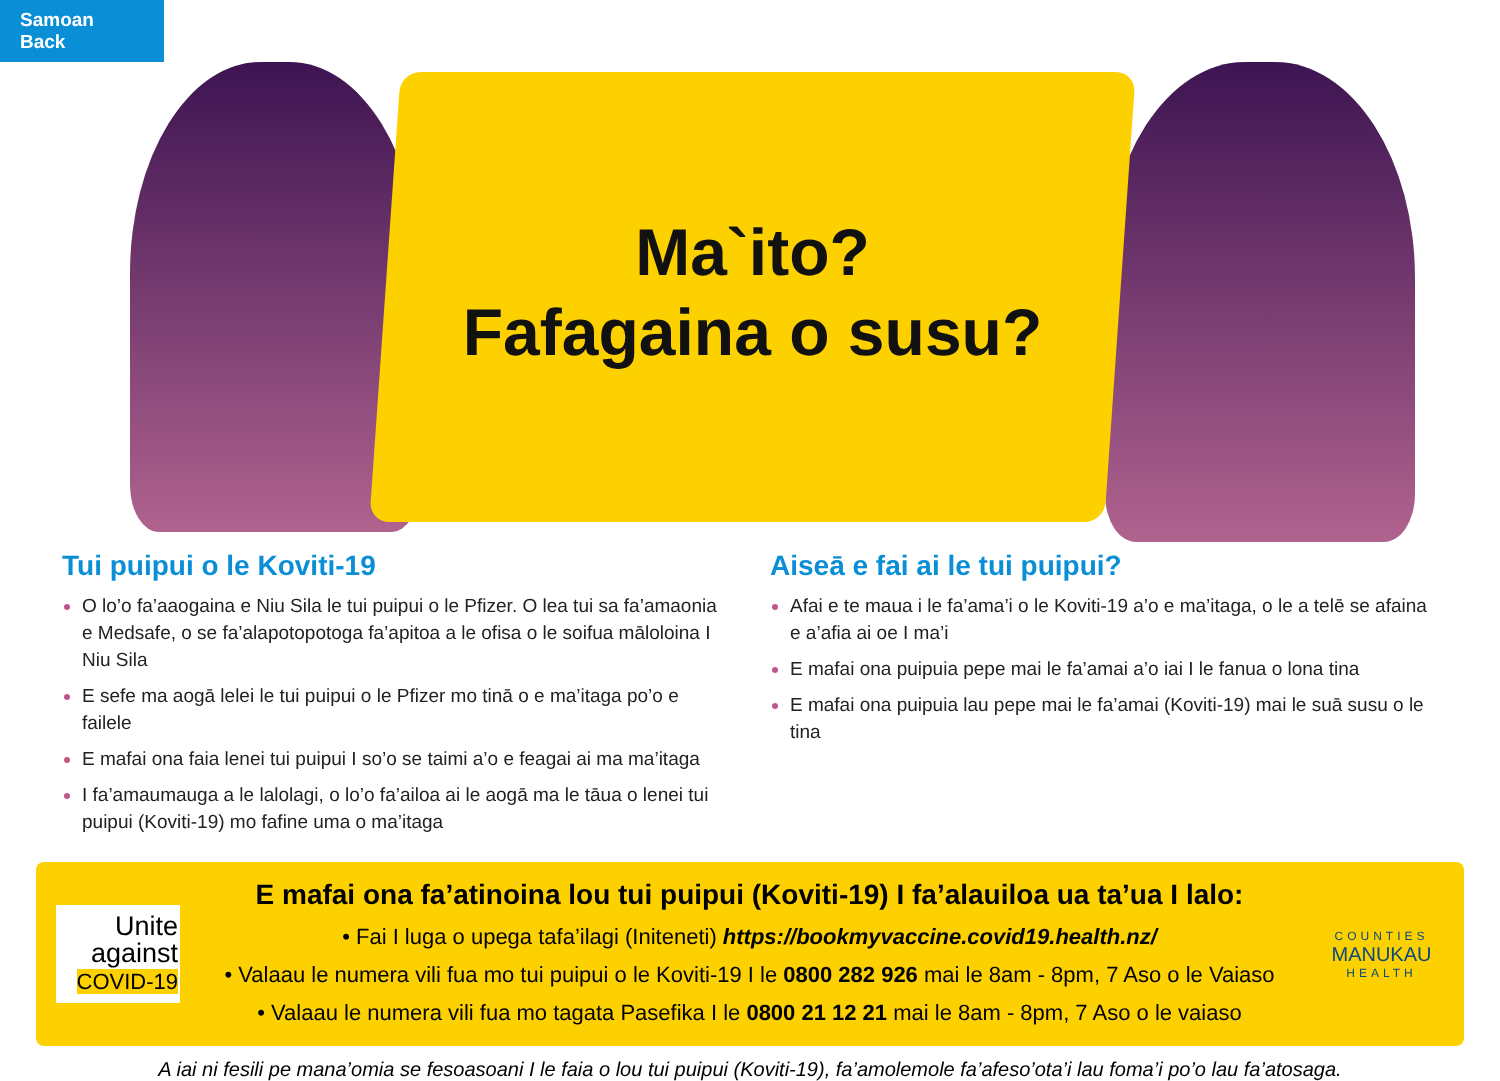Samoan Back
Ma`ito?
Fafagaina o susu?
Tui puipui o le Koviti-19
O lo’o fa’aaogaina e Niu Sila le tui puipui o le Pfizer. O lea tui sa fa’amaonia e Medsafe, o se fa’alapotopotoga fa’apitoa a le ofisa o le soifua māloloina I Niu Sila
E sefe ma aogā lelei le tui puipui o le Pfizer mo tinā o e ma’itaga po’o e failele
E mafai ona faia lenei tui puipui I so’o se taimi a’o e feagai ai ma ma’itaga
I fa’amaumauga a le lalolagi, o lo’o fa’ailoa ai le aogā ma le tāua o lenei tui puipui (Koviti-19) mo fafine uma o ma’itaga
Aiseā e fai ai le tui puipui?
Afai e te maua i le fa’ama’i o le Koviti-19 a’o e ma’itaga, o le a telē se afaina e a’afia ai oe I ma’i
E mafai ona puipuia pepe mai le fa’amai a’o iai I le fanua o lona tina
E mafai ona puipuia lau pepe mai le fa’amai (Koviti-19) mai le suā susu o le tina
Unite
against
COVID-19
E mafai ona fa’atinoina lou tui puipui (Koviti-19) I fa’alauiloa ua ta’ua I lalo:
• Fai I luga o upega tafa’ilagi (Initeneti) https://bookmyvaccine.covid19.health.nz/
• Valaau le numera vili fua mo tui puipui o le Koviti-19 I le 0800 282 926 mai le 8am - 8pm, 7 Aso o le Vaiaso
• Valaau le numera vili fua mo tagata Pasefika I le 0800 21 12 21 mai le 8am - 8pm, 7 Aso o le vaiaso
COUNTIES
MANUKAU
HEALTH
A iai ni fesili pe mana’omia se fesoasoani I le faia o lou tui puipui (Koviti-19), fa’amolemole fa’afeso’ota’i lau foma’i po’o lau fa’atosaga.